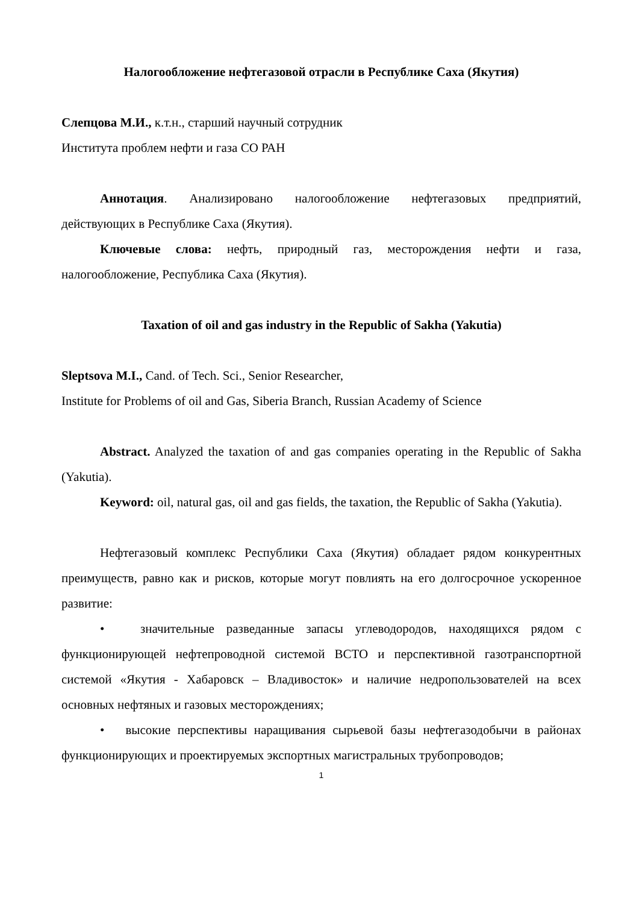Налогообложение нефтегазовой отрасли в Республике Саха (Якутия)
Слепцова М.И., к.т.н., старший научный сотрудник
Института проблем нефти и газа СО РАН
Аннотация. Анализировано налогообложение нефтегазовых предприятий, действующих в Республике Саха (Якутия).
Ключевые слова: нефть, природный газ, месторождения нефти и газа, налогообложение, Республика Саха (Якутия).
Taxation of oil and gas industry in the Republic of Sakha (Yakutia)
Sleptsova M.I., Cand. of Tech. Sci., Senior Researcher,
Institute for Problems of oil and Gas, Siberia Branch, Russian Academy of Science
Abstract. Analyzed the taxation of and gas companies operating in the Republic of Sakha (Yakutia).
Keyword: oil, natural gas, oil and gas fields, the taxation, the Republic of Sakha (Yakutia).
Нефтегазовый комплекс Республики Саха (Якутия) обладает рядом конкурентных преимуществ, равно как и рисков, которые могут повлиять на его долгосрочное ускоренное развитие:
• значительные разведанные запасы углеводородов, находящихся рядом с функционирующей нефтепроводной системой ВСТО и перспективной газотранспортной системой «Якутия - Хабаровск – Владивосток» и наличие недропользователей на всех основных нефтяных и газовых месторождениях;
• высокие перспективы наращивания сырьевой базы нефтегазодобычи в районах функционирующих и проектируемых экспортных магистральных трубопроводов;
1